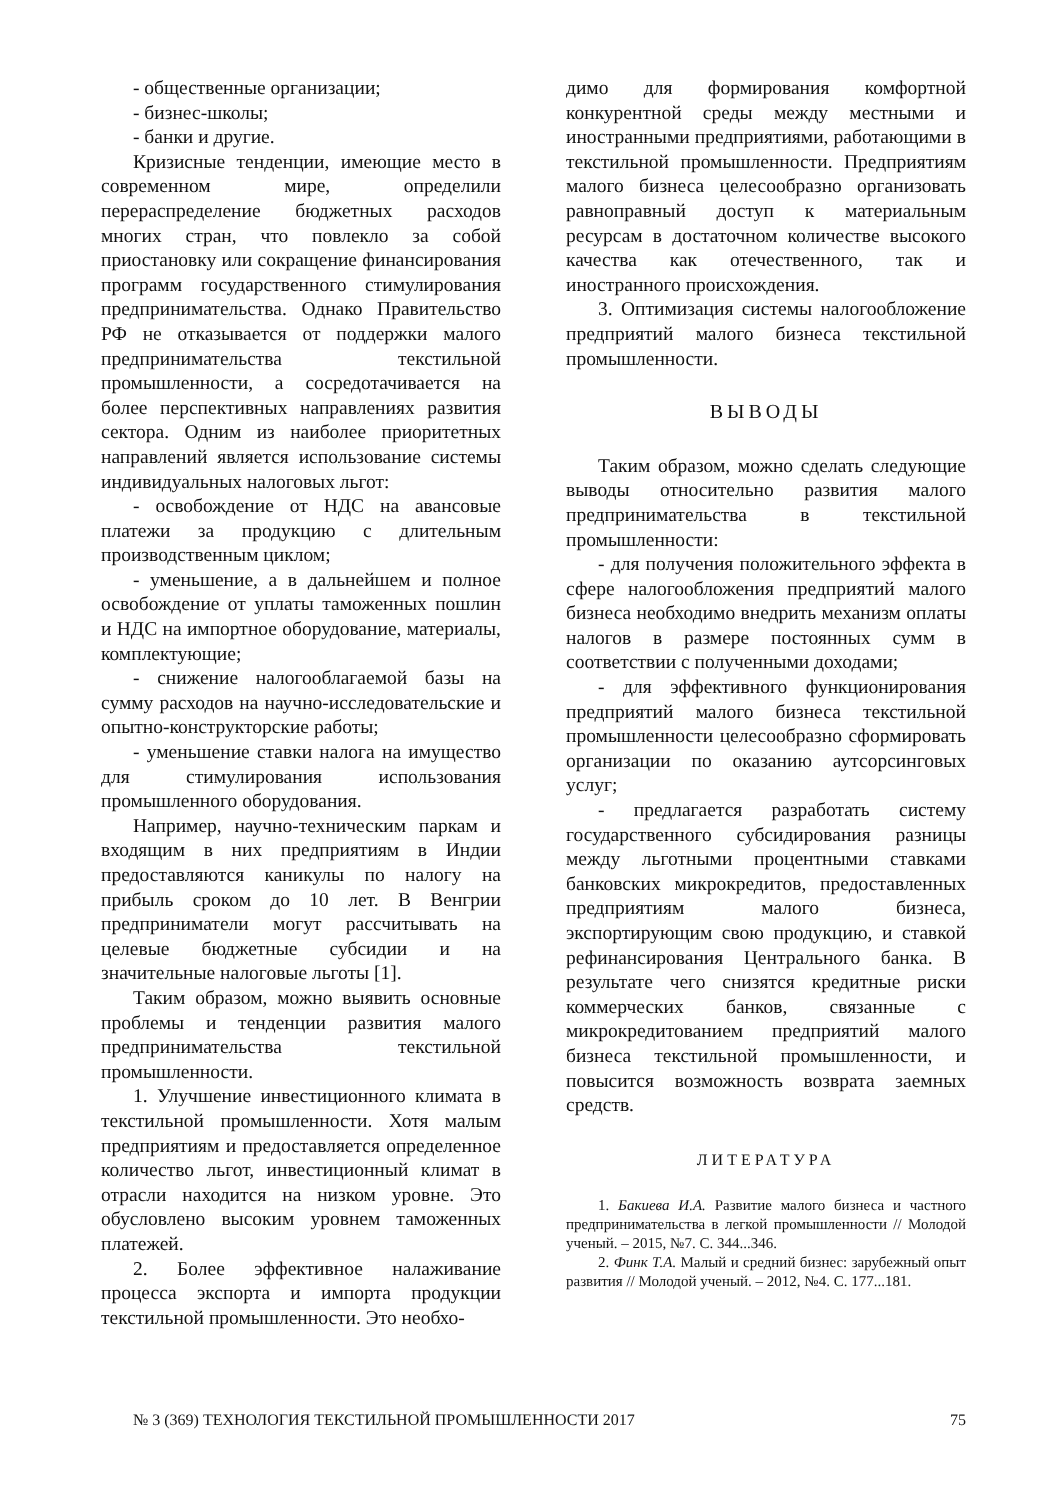- общественные организации;
- бизнес-школы;
- банки и другие.
Кризисные тенденции, имеющие место в современном мире, определили перераспределение бюджетных расходов многих стран, что повлекло за собой приостановку или сокращение финансирования программ государственного стимулирования предпринимательства. Однако Правительство РФ не отказывается от поддержки малого предпринимательства текстильной промышленности, а сосредотачивается на более перспективных направлениях развития сектора. Одним из наиболее приоритетных направлений является использование системы индивидуальных налоговых льгот:
- освобождение от НДС на авансовые платежи за продукцию с длительным производственным циклом;
- уменьшение, а в дальнейшем и полное освобождение от уплаты таможенных пошлин и НДС на импортное оборудование, материалы, комплектующие;
- снижение налогооблагаемой базы на сумму расходов на научно-исследовательские и опытно-конструкторские работы;
- уменьшение ставки налога на имущество для стимулирования использования промышленного оборудования.
Например, научно-техническим паркам и входящим в них предприятиям в Индии предоставляются каникулы по налогу на прибыль сроком до 10 лет. В Венгрии предприниматели могут рассчитывать на целевые бюджетные субсидии и на значительные налоговые льготы [1].
Таким образом, можно выявить основные проблемы и тенденции развития малого предпринимательства текстильной промышленности.
1. Улучшение инвестиционного климата в текстильной промышленности. Хотя малым предприятиям и предоставляется определенное количество льгот, инвестиционный климат в отрасли находится на низком уровне. Это обусловлено высоким уровнем таможенных платежей.
2. Более эффективное налаживание процесса экспорта и импорта продукции текстильной промышленности. Это необхо-
димо для формирования комфортной конкурентной среды между местными и иностранными предприятиями, работающими в текстильной промышленности. Предприятиям малого бизнеса целесообразно организовать равноправный доступ к материальным ресурсам в достаточном количестве высокого качества как отечественного, так и иностранного происхождения.
3. Оптимизация системы налогообложение предприятий малого бизнеса текстильной промышленности.
ВЫВОДЫ
Таким образом, можно сделать следующие выводы относительно развития малого предпринимательства в текстильной промышленности:
- для получения положительного эффекта в сфере налогообложения предприятий малого бизнеса необходимо внедрить механизм оплаты налогов в размере постоянных сумм в соответствии с полученными доходами;
- для эффективного функционирования предприятий малого бизнеса текстильной промышленности целесообразно сформировать организации по оказанию аутсорсинговых услуг;
- предлагается разработать систему государственного субсидирования разницы между льготными процентными ставками банковских микрокредитов, предоставленных предприятиям малого бизнеса, экспортирующим свою продукцию, и ставкой рефинансирования Центрального банка. В результате чего снизятся кредитные риски коммерческих банков, связанные с микрокредитованием предприятий малого бизнеса текстильной промышленности, и повысится возможность возврата заемных средств.
ЛИТЕРАТУРА
1. Бакиева И.А. Развитие малого бизнеса и частного предпринимательства в легкой промышленности // Молодой ученый. – 2015, №7. С. 344...346.
2. Финк Т.А. Малый и средний бизнес: зарубежный опыт развития // Молодой ученый. – 2012, №4. С. 177...181.
№ 3 (369) ТЕХНОЛОГИЯ ТЕКСТИЛЬНОЙ ПРОМЫШЛЕННОСТИ 2017 75